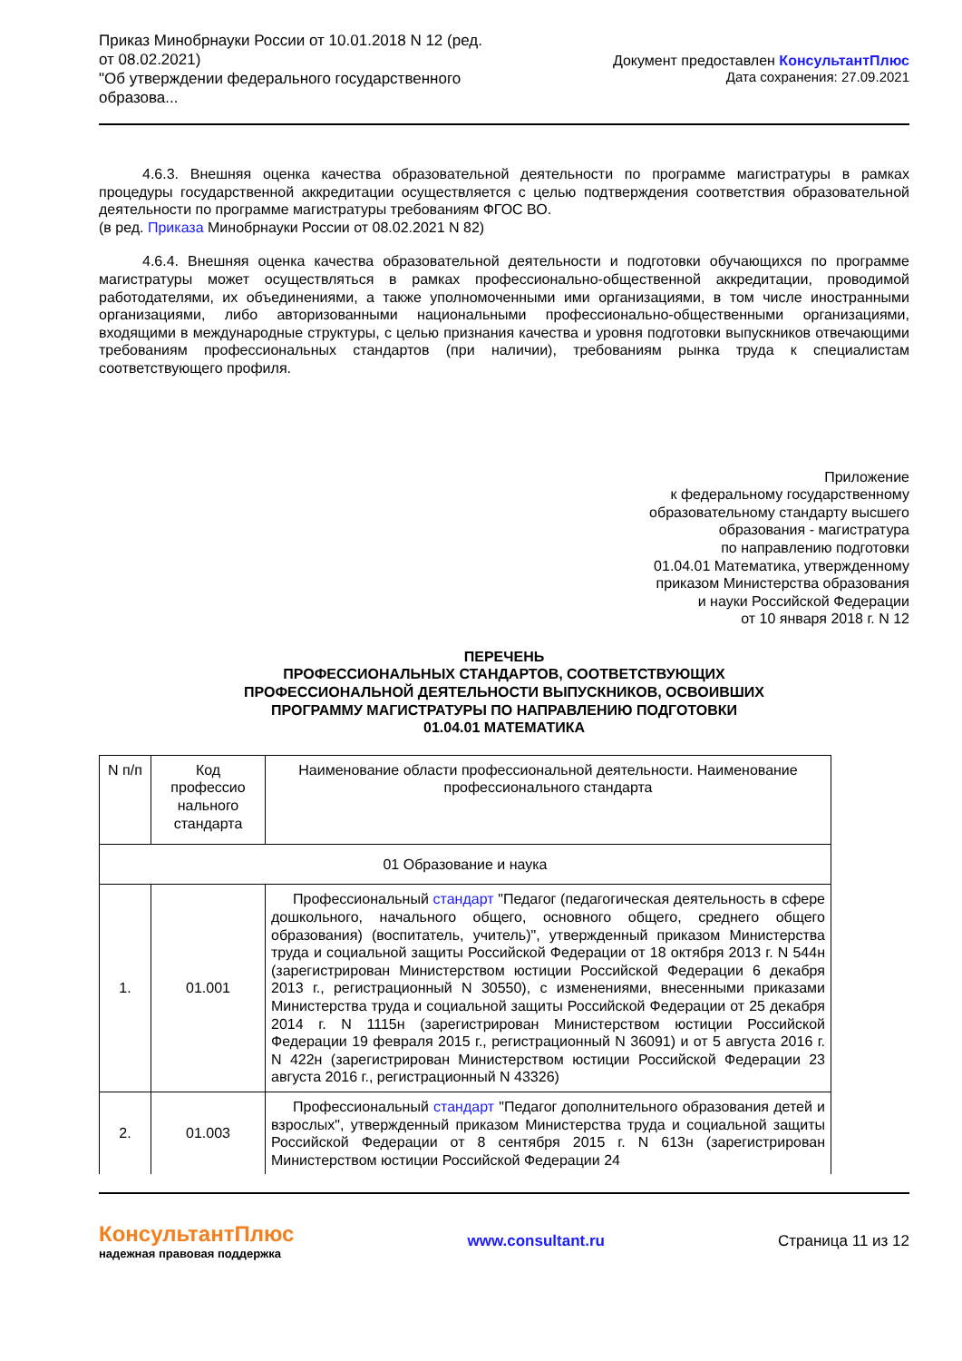Приказ Минобрнауки России от 10.01.2018 N 12 (ред. от 08.02.2021)
"Об утверждении федерального государственного образова...
Документ предоставлен КонсультантПлюс
Дата сохранения: 27.09.2021
4.6.3. Внешняя оценка качества образовательной деятельности по программе магистратуры в рамках процедуры государственной аккредитации осуществляется с целью подтверждения соответствия образовательной деятельности по программе магистратуры требованиям ФГОС ВО.
(в ред. Приказа Минобрнауки России от 08.02.2021 N 82)
4.6.4. Внешняя оценка качества образовательной деятельности и подготовки обучающихся по программе магистратуры может осуществляться в рамках профессионально-общественной аккредитации, проводимой работодателями, их объединениями, а также уполномоченными ими организациями, в том числе иностранными организациями, либо авторизованными национальными профессионально-общественными организациями, входящими в международные структуры, с целью признания качества и уровня подготовки выпускников отвечающими требованиям профессиональных стандартов (при наличии), требованиям рынка труда к специалистам соответствующего профиля.
Приложение
к федеральному государственному
образовательному стандарту высшего
образования - магистратура
по направлению подготовки
01.04.01 Математика, утвержденному
приказом Министерства образования
и науки Российской Федерации
от 10 января 2018 г. N 12
ПЕРЕЧЕНЬ
ПРОФЕССИОНАЛЬНЫХ СТАНДАРТОВ, СООТВЕТСТВУЮЩИХ
ПРОФЕССИОНАЛЬНОЙ ДЕЯТЕЛЬНОСТИ ВЫПУСКНИКОВ, ОСВОИВШИХ
ПРОГРАММУ МАГИСТРАТУРЫ ПО НАПРАВЛЕНИЮ ПОДГОТОВКИ
01.04.01 МАТЕМАТИКА
| N п/п | Код профессио нального стандарта | Наименование области профессиональной деятельности. Наименование профессионального стандарта |
| --- | --- | --- |
| 01 Образование и наука | | |
| 1. | 01.001 | Профессиональный стандарт "Педагог (педагогическая деятельность в сфере дошкольного, начального общего, основного общего, среднего общего образования) (воспитатель, учитель)", утвержденный приказом Министерства труда и социальной защиты Российской Федерации от 18 октября 2013 г. N 544н (зарегистрирован Министерством юстиции Российской Федерации 6 декабря 2013 г., регистрационный N 30550), с изменениями, внесенными приказами Министерства труда и социальной защиты Российской Федерации от 25 декабря 2014 г. N 1115н (зарегистрирован Министерством юстиции Российской Федерации 19 февраля 2015 г., регистрационный N 36091) и от 5 августа 2016 г. N 422н (зарегистрирован Министерством юстиции Российской Федерации 23 августа 2016 г., регистрационный N 43326) |
| 2. | 01.003 | Профессиональный стандарт "Педагог дополнительного образования детей и взрослых", утвержденный приказом Министерства труда и социальной защиты Российской Федерации от 8 сентября 2015 г. N 613н (зарегистрирован Министерством юстиции Российской Федерации 24 |
КонсультантПлюс
надежная правовая поддержка
www.consultant.ru Страница 11 из 12